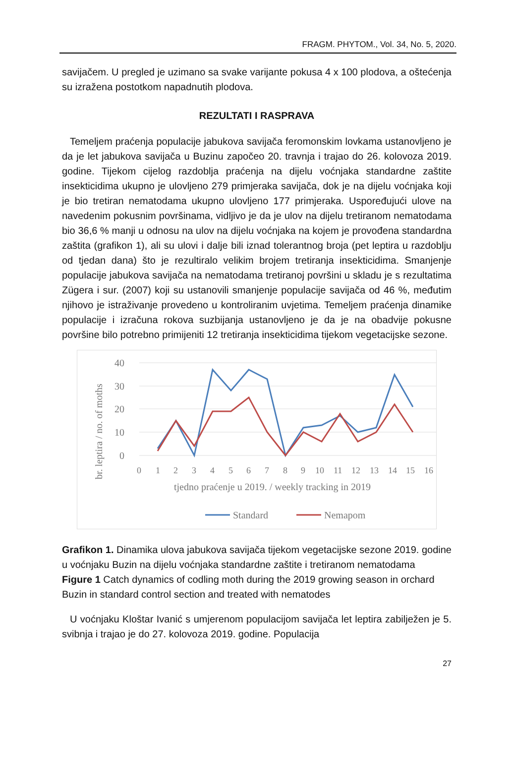FRAGM. PHYTOM., Vol. 34, No. 5, 2020.
savijačem. U pregled je uzimano sa svake varijante pokusa 4 x 100 plodova, a oštećenja su izražena postotkom napadnutih plodova.
REZULTATI I RASPRAVA
Temeljem praćenja populacije jabukova savijača feromonskim lovkama ustanovljeno je da je let jabukova savijača u Buzinu započeo 20. travnja i trajao do 26. kolovoza 2019. godine. Tijekom cijelog razdoblja praćenja na dijelu voćnjaka standardne zaštite insekticidima ukupno je ulovljeno 279 primjeraka savijača, dok je na dijelu voćnjaka koji je bio tretiran nematodama ukupno ulovljeno 177 primjeraka. Uspoređujući ulove na navedenim pokusnim površinama, vidljivo je da je ulov na dijelu tretiranom nematodama bio 36,6 % manji u odnosu na ulov na dijelu voćnjaka na kojem je provođena standardna zaštita (grafikon 1), ali su ulovi i dalje bili iznad tolerantnog broja (pet leptira u razdoblju od tjedan dana) što je rezultiralo velikim brojem tretiranja insekticidima. Smanjenje populacije jabukova savijača na nematodama tretiranoj površini u skladu je s rezultatima Zügera i sur. (2007) koji su ustanovili smanjenje populacije savijača od 46 %, međutim njihovo je istraživanje provedeno u kontroliranim uvjetima. Temeljem praćenja dinamike populacije i izračuna rokova suzbijanja ustanovljeno je da je na obadvije pokusne površine bilo potrebno primijeniti 12 tretiranja insekticidima tijekom vegetacijske sezone.
40
30
20
10
0
br. leptira / no. of moths
0
1
2
3
4
5
6
7
8
9
10
11
12
13
14
15
16
tjedno praćenje u 2019. / weekly tracking in 2019
Standard
Nemapom
Grafikon 1. Dinamika ulova jabukova savijača tijekom vegetacijske sezone 2019. godine u voćnjaku Buzin na dijelu voćnjaka standardne zaštite i tretiranom nematodama
Figure 1 Catch dynamics of codling moth during the 2019 growing season in orchard Buzin in standard control section and treated with nematodes
U voćnjaku Kloštar Ivanić s umjerenom populacijom savijača let leptira zabilježen je 5. svibnja i trajao je do 27. kolovoza 2019. godine. Populacija
27